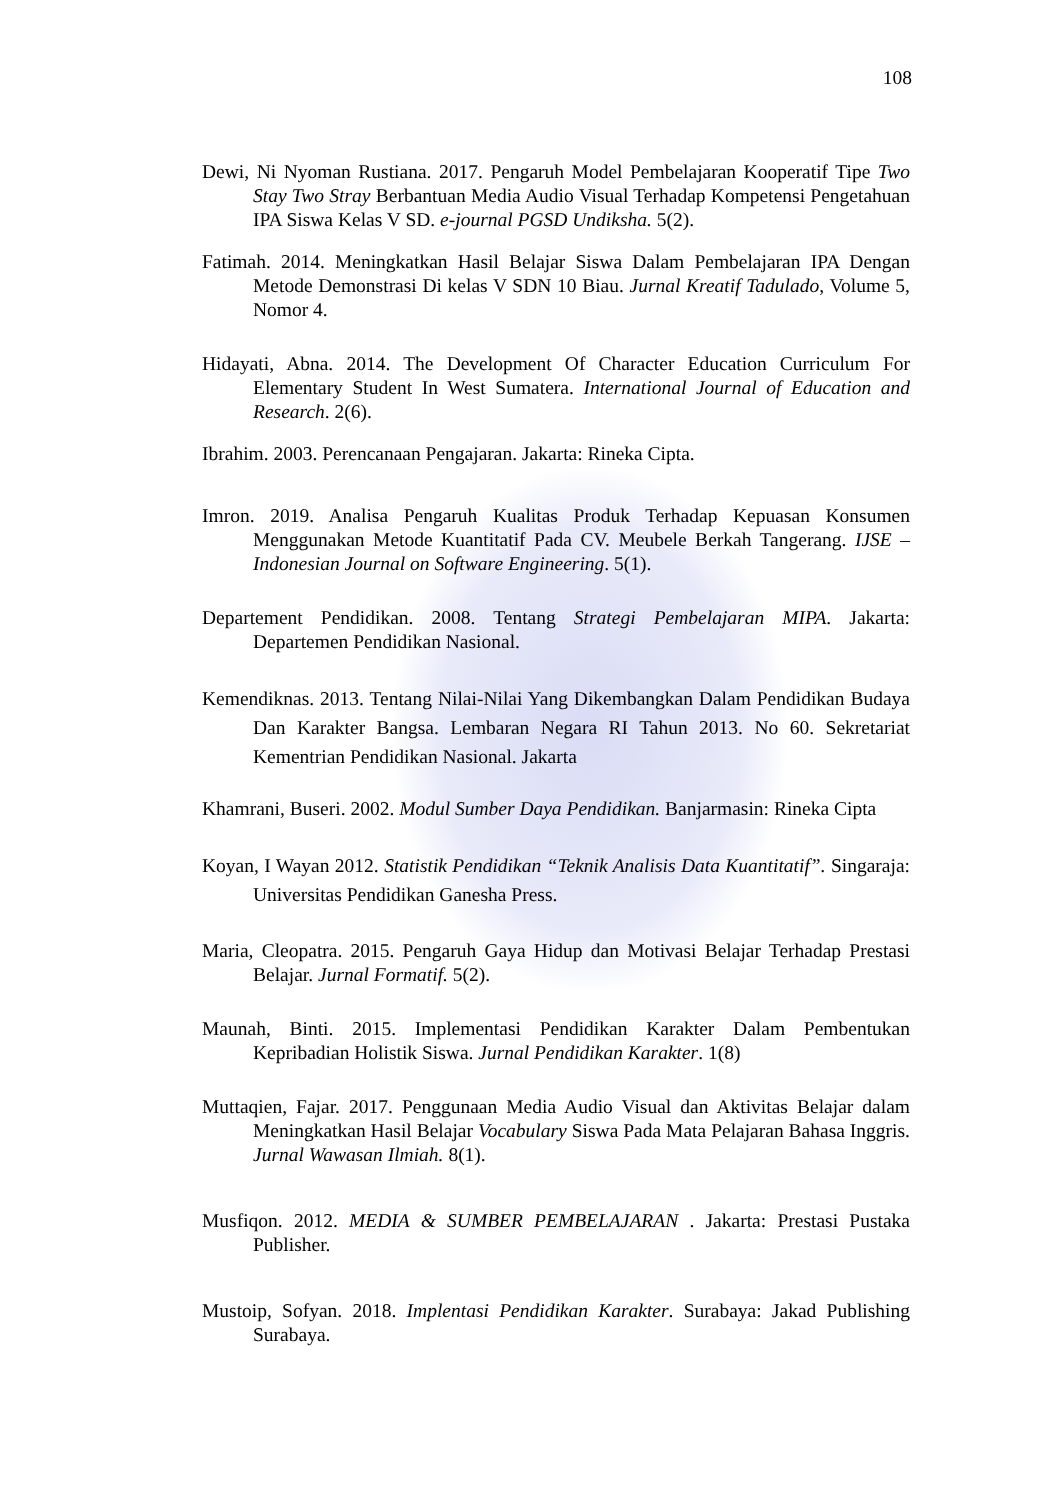108
Dewi, Ni Nyoman Rustiana. 2017. Pengaruh Model Pembelajaran Kooperatif Tipe Two Stay Two Stray Berbantuan Media Audio Visual Terhadap Kompetensi Pengetahuan IPA Siswa Kelas V SD. e-journal PGSD Undiksha. 5(2).
Fatimah. 2014. Meningkatkan Hasil Belajar Siswa Dalam Pembelajaran IPA Dengan Metode Demonstrasi Di kelas V SDN 10 Biau. Jurnal Kreatif Tadulado, Volume 5, Nomor 4.
Hidayati, Abna. 2014. The Development Of Character Education Curriculum For Elementary Student In West Sumatera. International Journal of Education and Research. 2(6).
Ibrahim. 2003. Perencanaan Pengajaran. Jakarta: Rineka Cipta.
Imron. 2019. Analisa Pengaruh Kualitas Produk Terhadap Kepuasan Konsumen Menggunakan Metode Kuantitatif Pada CV. Meubele Berkah Tangerang. IJSE – Indonesian Journal on Software Engineering. 5(1).
Departement Pendidikan. 2008. Tentang Strategi Pembelajaran MIPA. Jakarta: Departemen Pendidikan Nasional.
Kemendiknas. 2013. Tentang Nilai-Nilai Yang Dikembangkan Dalam Pendidikan Budaya Dan Karakter Bangsa. Lembaran Negara RI Tahun 2013. No 60. Sekretariat Kementrian Pendidikan Nasional. Jakarta
Khamrani, Buseri. 2002. Modul Sumber Daya Pendidikan. Banjarmasin: Rineka Cipta
Koyan, I Wayan 2012. Statistik Pendidikan “Teknik Analisis Data Kuantitatif”. Singaraja: Universitas Pendidikan Ganesha Press.
Maria, Cleopatra. 2015. Pengaruh Gaya Hidup dan Motivasi Belajar Terhadap Prestasi Belajar. Jurnal Formatif. 5(2).
Maunah, Binti. 2015. Implementasi Pendidikan Karakter Dalam Pembentukan Kepribadian Holistik Siswa. Jurnal Pendidikan Karakter. 1(8)
Muttaqien, Fajar. 2017. Penggunaan Media Audio Visual dan Aktivitas Belajar dalam Meningkatkan Hasil Belajar Vocabulary Siswa Pada Mata Pelajaran Bahasa Inggris. Jurnal Wawasan Ilmiah. 8(1).
Musfiqon. 2012. MEDIA & SUMBER PEMBELAJARAN . Jakarta: Prestasi Pustaka Publisher.
Mustoip, Sofyan. 2018. Implentasi Pendidikan Karakter. Surabaya: Jakad Publishing Surabaya.